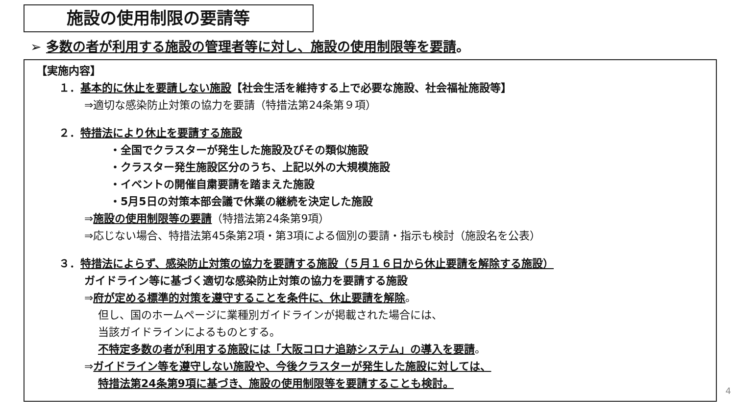施設の使用制限の要請等
➢ 多数の者が利用する施設の管理者等に対し、施設の使用制限等を要請。
【実施内容】
１．基本的に休止を要請しない施設【社会生活を維持する上で必要な施設、社会福祉施設等】
⇒適切な感染防止対策の協力を要請（特措法第24条第９項）
２．特措法により休止を要請する施設
・全国でクラスターが発生した施設及びその類似施設
・クラスター発生施設区分のうち、上記以外の大規模施設
・イベントの開催自粛要請を踏まえた施設
・5月5日の対策本部会議で休業の継続を決定した施設
⇒施設の使用制限等の要請（特措法第24条第9項）
⇒応じない場合、特措法第45条第2項・第3項による個別の要請・指示も検討（施設名を公表）
３．特措法によらず、感染防止対策の協力を要請する施設（５月１６日から休止要請を解除する施設）
ガイドライン等に基づく適切な感染防止対策の協力を要請する施設
⇒府が定める標準的対策を遵守することを条件に、休止要請を解除。
但し、国のホームページに業種別ガイドラインが掲載された場合には、
当該ガイドラインによるものとする。
不特定多数の者が利用する施設には「大阪コロナ追跡システム」の導入を要請。
⇒ガイドライン等を遵守しない施設や、今後クラスターが発生した施設に対しては、
特措法第24条第9項に基づき、施設の使用制限等を要請することも検討。
4